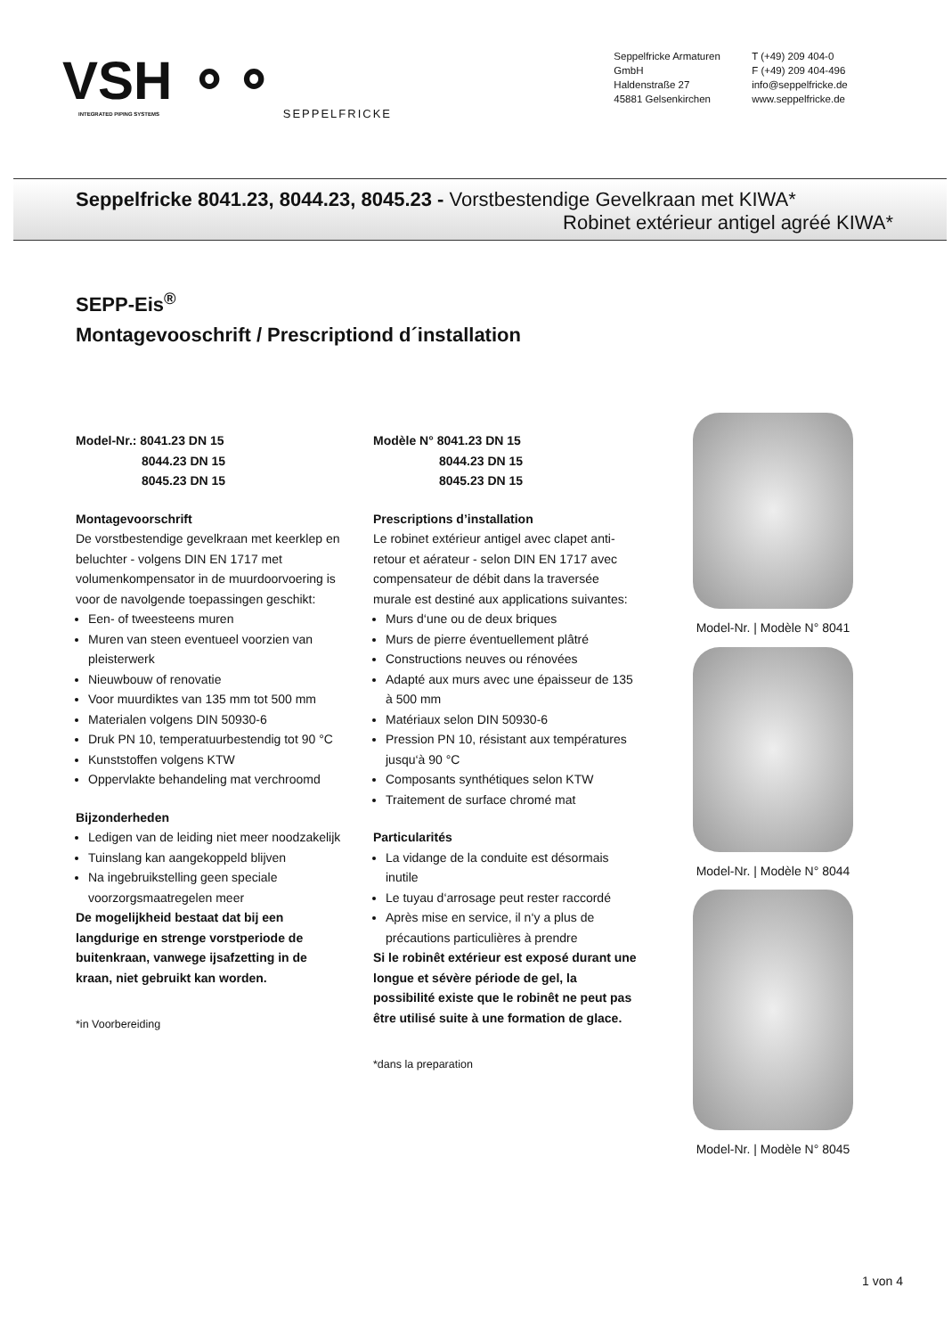VSH ⚬⚬
INTEGRATED PIPING SYSTEMS
SEPPELFRICKE
Seppelfricke Armaturen GmbH
Haldenstraße 27
45881 Gelsenkirchen
T (+49) 209 404-0
F (+49) 209 404-496
info@seppelfricke.de
www.seppelfricke.de
Seppelfricke 8041.23, 8044.23, 8045.23 - Vorstbestendige Gevelkraan met KIWA*
Robinet extérieur antigel agréé KIWA*
SEPP-Eis<sup>®</sup>
Montagevooschrift / Prescriptiond d´installation
Model-Nr.: 8041.23 DN 15
8044.23 DN 15
8045.23 DN 15
Montagevoorschrift
De vorstbestendige gevelkraan met keerklep en beluchter - volgens DIN EN 1717 met volumenkompensator in de muurdoorvoering is voor de navolgende toepassingen geschikt:
Een- of tweesteens muren
Muren van steen eventueel voorzien van pleisterwerk
Nieuwbouw of renovatie
Voor muurdiktes van 135 mm tot 500 mm
Materialen volgens DIN 50930-6
Druk PN 10, temperatuurbestendig tot 90 °C
Kunststoffen volgens KTW
Oppervlakte behandeling mat verchroomd
Bijzonderheden
Ledigen van de leiding niet meer noodzakelijk
Tuinslang kan aangekoppeld blijven
Na ingebruikstelling geen speciale voorzorgsmaatregelen meer
De mogelijkheid bestaat dat bij een langdurige en strenge vorstperiode de buitenkraan, vanwege ijsafzetting in de kraan, niet gebruikt kan worden.
*in Voorbereiding
Modèle N° 8041.23 DN 15
8044.23 DN 15
8045.23 DN 15
Prescriptions d’installation
Le robinet extérieur antigel avec clapet anti-retour et aérateur - selon DIN EN 1717 avec compensateur de débit dans la traversée murale est destiné aux applications suivantes:
Murs d‘une ou de deux briques
Murs de pierre éventuellement plâtré
Constructions neuves ou rénovées
Adapté aux murs avec une épaisseur de 135 à 500 mm
Matériaux selon DIN 50930-6
Pression PN 10, résistant aux températures jusqu‘à 90 °C
Composants synthétiques selon KTW
Traitement de surface chromé mat
Particularités
La vidange de la conduite est désormais inutile
Le tuyau d‘arrosage peut rester raccordé
Après mise en service, il n‘y a plus de précautions particulières à prendre
Si le robinêt extérieur est exposé durant une longue et sévère période de gel, la possibilité existe que le robinêt ne peut pas être utilisé suite à une formation de glace.
*dans la preparation
Model-Nr. | Modèle N° 8041
Model-Nr. | Modèle N° 8044
Model-Nr. | Modèle N° 8045
1 von 4